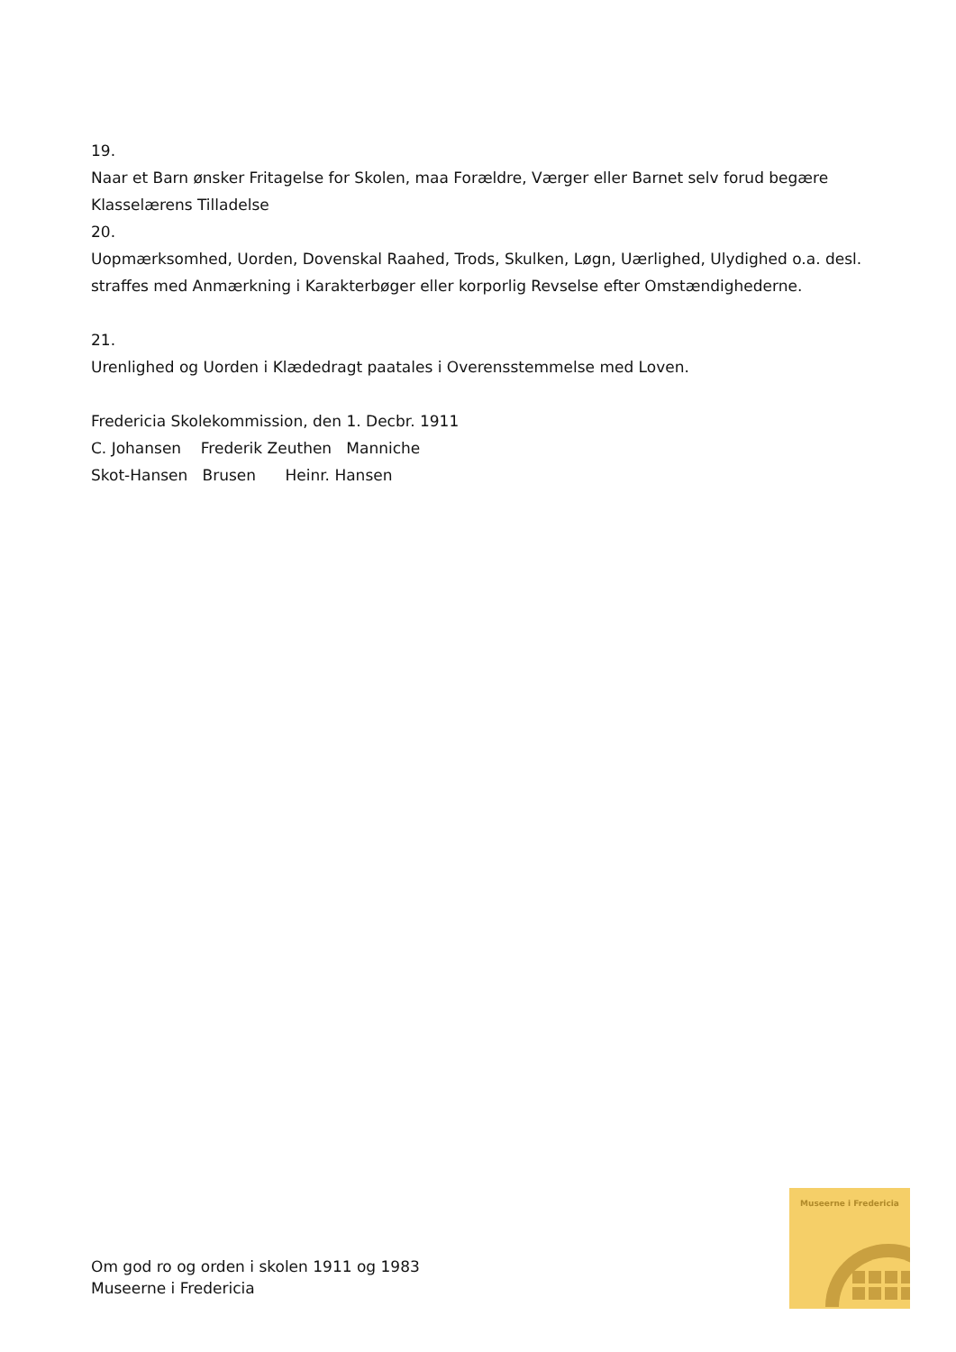19.
Naar et Barn ønsker Fritagelse for Skolen, maa Forældre, Værger eller Barnet selv forud begære Klasselærens Tilladelse
20.
Uopmærksomhed, Uorden, Dovenskal Raahed, Trods, Skulken, Løgn, Uærlighed, Ulydighed o.a. desl. straffes med Anmærkning i Karakterbøger eller korporlig Revselse efter Omstændighederne.
21.
Urenlighed og Uorden i Klædedragt paatales i Overensstemmelse med Loven.
Fredericia Skolekommission, den 1. Decbr. 1911
C. Johansen Frederik Zeuthen Manniche
Skot-Hansen Brusen Heinr. Hansen
Om god ro og orden i skolen 1911 og 1983
Museerne i Fredericia
Museerne i Fredericia